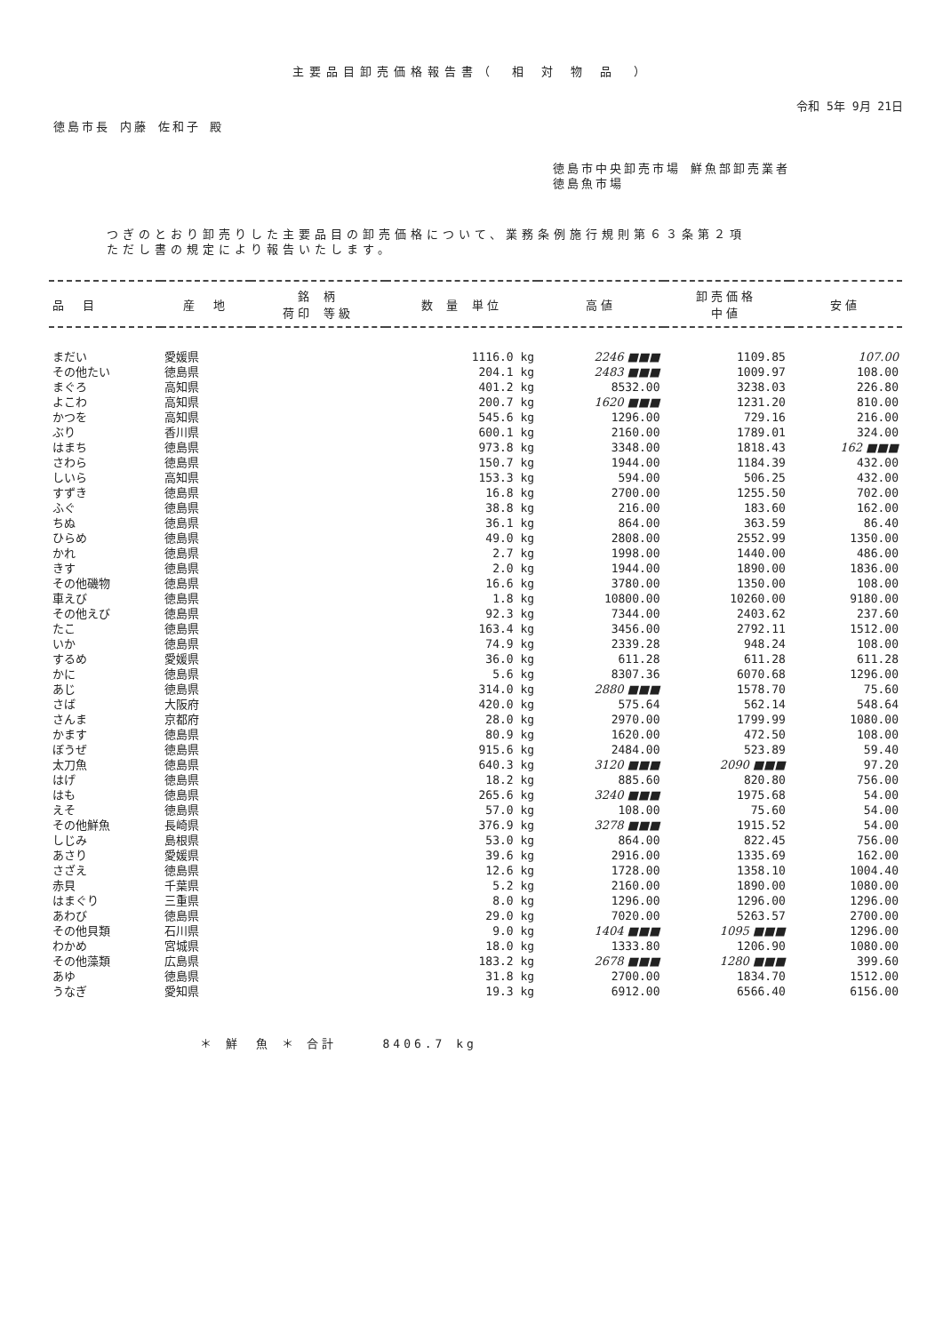主要品目卸売価格報告書（　相 対 物 品　）
令和 5年 9月 21日
徳島市長 内藤 佐和子 殿
徳島市中央卸売市場 鮮魚部卸売業者
徳島魚市場
つぎのとおり卸売りした主要品目の卸売価格について、業務条例施行規則第６３条第２項
ただし書の規定により報告いたします。
| 品 目 | 産 地 | 銘 柄 荷印 等級 | 数 量 単位 | 高値 | 卸売価格 中値 | 安値 |
| --- | --- | --- | --- | --- | --- | --- |
| まだい | 愛媛県 | | 1116.0 kg | 2246 ■■■ | 1109.85 | 107.00 |
| その他たい | 徳島県 | | 204.1 kg | 2483 ■■■ | 1009.97 | 108.00 |
| まぐろ | 高知県 | | 401.2 kg | 8532.00 | 3238.03 | 226.80 |
| よこわ | 高知県 | | 200.7 kg | 1620 ■■■ | 1231.20 | 810.00 |
| かつを | 高知県 | | 545.6 kg | 1296.00 | 729.16 | 216.00 |
| ぶり | 香川県 | | 600.1 kg | 2160.00 | 1789.01 | 324.00 |
| はまち | 徳島県 | | 973.8 kg | 3348.00 | 1818.43 | 162 ■■■ |
| さわら | 徳島県 | | 150.7 kg | 1944.00 | 1184.39 | 432.00 |
| しいら | 高知県 | | 153.3 kg | 594.00 | 506.25 | 432.00 |
| すずき | 徳島県 | | 16.8 kg | 2700.00 | 1255.50 | 702.00 |
| ふぐ | 徳島県 | | 38.8 kg | 216.00 | 183.60 | 162.00 |
| ちぬ | 徳島県 | | 36.1 kg | 864.00 | 363.59 | 86.40 |
| ひらめ | 徳島県 | | 49.0 kg | 2808.00 | 2552.99 | 1350.00 |
| かれ | 徳島県 | | 2.7 kg | 1998.00 | 1440.00 | 486.00 |
| きす | 徳島県 | | 2.0 kg | 1944.00 | 1890.00 | 1836.00 |
| その他磯物 | 徳島県 | | 16.6 kg | 3780.00 | 1350.00 | 108.00 |
| 車えび | 徳島県 | | 1.8 kg | 10800.00 | 10260.00 | 9180.00 |
| その他えび | 徳島県 | | 92.3 kg | 7344.00 | 2403.62 | 237.60 |
| たこ | 徳島県 | | 163.4 kg | 3456.00 | 2792.11 | 1512.00 |
| いか | 徳島県 | | 74.9 kg | 2339.28 | 948.24 | 108.00 |
| するめ | 愛媛県 | | 36.0 kg | 611.28 | 611.28 | 611.28 |
| かに | 徳島県 | | 5.6 kg | 8307.36 | 6070.68 | 1296.00 |
| あじ | 徳島県 | | 314.0 kg | 2880 ■■■ | 1578.70 | 75.60 |
| さば | 大阪府 | | 420.0 kg | 575.64 | 562.14 | 548.64 |
| さんま | 京都府 | | 28.0 kg | 2970.00 | 1799.99 | 1080.00 |
| かます | 徳島県 | | 80.9 kg | 1620.00 | 472.50 | 108.00 |
| ぼうぜ | 徳島県 | | 915.6 kg | 2484.00 | 523.89 | 59.40 |
| 太刀魚 | 徳島県 | | 640.3 kg | 3120 ■■■ | 2090 ■■■ | 97.20 |
| はげ | 徳島県 | | 18.2 kg | 885.60 | 820.80 | 756.00 |
| はも | 徳島県 | | 265.6 kg | 3240 ■■■ | 1975.68 | 54.00 |
| えそ | 徳島県 | | 57.0 kg | 108.00 | 75.60 | 54.00 |
| その他鮮魚 | 長崎県 | | 376.9 kg | 3278 ■■■ | 1915.52 | 54.00 |
| しじみ | 島根県 | | 53.0 kg | 864.00 | 822.45 | 756.00 |
| あさり | 愛媛県 | | 39.6 kg | 2916.00 | 1335.69 | 162.00 |
| さざえ | 徳島県 | | 12.6 kg | 1728.00 | 1358.10 | 1004.40 |
| 赤貝 | 千葉県 | | 5.2 kg | 2160.00 | 1890.00 | 1080.00 |
| はまぐり | 三重県 | | 8.0 kg | 1296.00 | 1296.00 | 1296.00 |
| あわび | 徳島県 | | 29.0 kg | 7020.00 | 5263.57 | 2700.00 |
| その他貝類 | 石川県 | | 9.0 kg | 1404 ■■■ | 1095 ■■■ | 1296.00 |
| わかめ | 宮城県 | | 18.0 kg | 1333.80 | 1206.90 | 1080.00 |
| その他藻類 | 広島県 | | 183.2 kg | 2678 ■■■ | 1280 ■■■ | 399.60 |
| あゆ | 徳島県 | | 31.8 kg | 2700.00 | 1834.70 | 1512.00 |
| うなぎ | 愛知県 | | 19.3 kg | 6912.00 | 6566.40 | 6156.00 |
＊ 鮮　魚 ＊ 合計　　　8406.7 kg